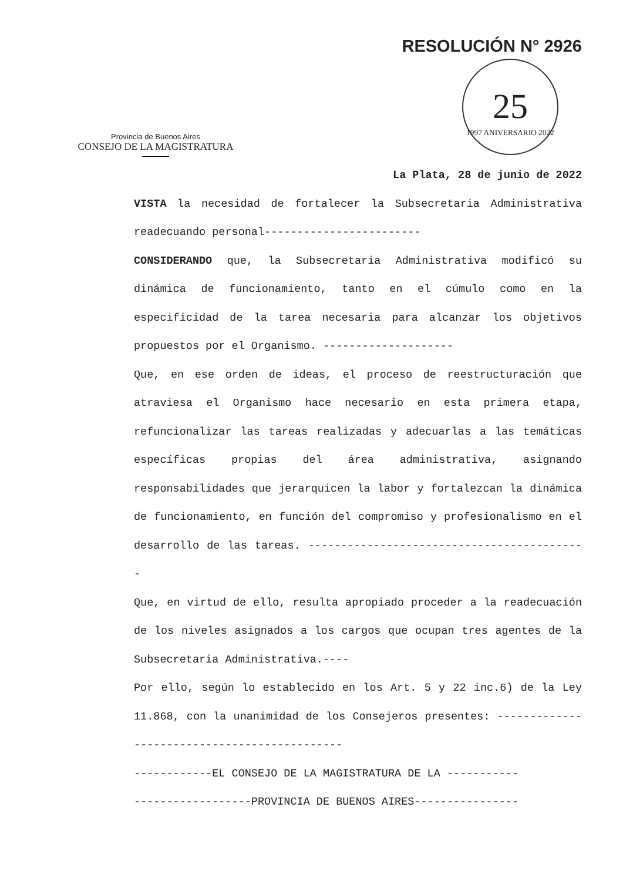RESOLUCIÓN N° 2926
Provincia de Buenos Aires
CONSEJO DE LA MAGISTRATURA
25
1997 ANIVERSARIO 2022
La Plata, 28 de junio de 2022
VISTA la necesidad de fortalecer la Subsecretaria Administrativa readecuando personal------------------------
CONSIDERANDO que, la Subsecretaria Administrativa modificó su dinámica de funcionamiento, tanto en el cúmulo como en la especificidad de la tarea necesaria para alcanzar los objetivos propuestos por el Organismo. --------------------
Que, en ese orden de ideas, el proceso de reestructuración que atraviesa el Organismo hace necesario en esta primera etapa, refuncionalizar las tareas realizadas y adecuarlas a las temáticas específicas propias del área administrativa, asignando responsabilidades que jerarquicen la labor y fortalezcan la dinámica de funcionamiento, en función del compromiso y profesionalismo en el desarrollo de las tareas. -------------------------------------------
Que, en virtud de ello, resulta apropiado proceder a la readecuación de los niveles asignados a los cargos que ocupan tres agentes de la Subsecretaria Administrativa.----
Por ello, según lo establecido en los Art. 5 y 22 inc.6) de la Ley 11.868, con la unanimidad de los Consejeros presentes: ---------------------------------------------
------------EL CONSEJO DE LA MAGISTRATURA DE LA -----------
------------------PROVINCIA DE BUENOS AIRES----------------